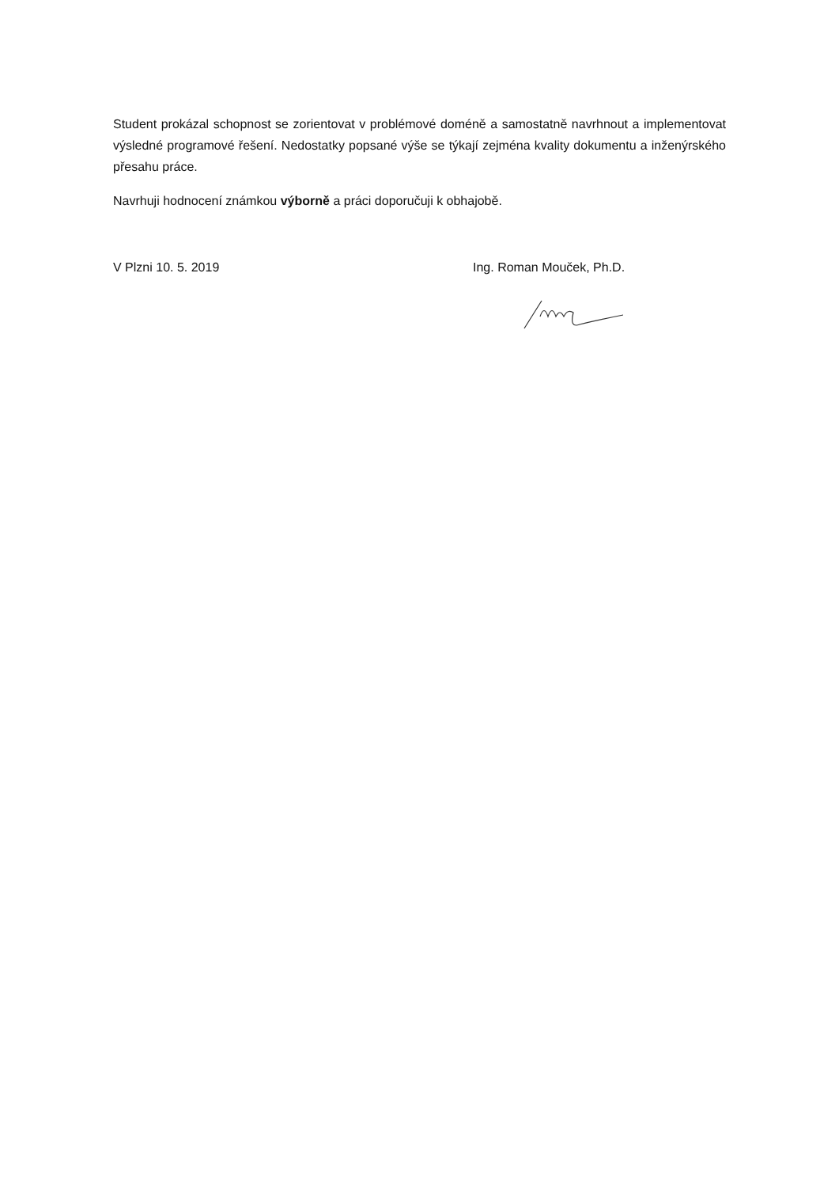Student prokázal schopnost se zorientovat v problémové doméně a samostatně navrhnout a implementovat výsledné programové řešení. Nedostatky popsané výše se týkají zejména kvality dokumentu a inženýrského přesahu práce.
Navrhuji hodnocení známkou výborně a práci doporučuji k obhajobě.
V Plzni 10. 5. 2019 Ing. Roman Mouček, Ph.D.